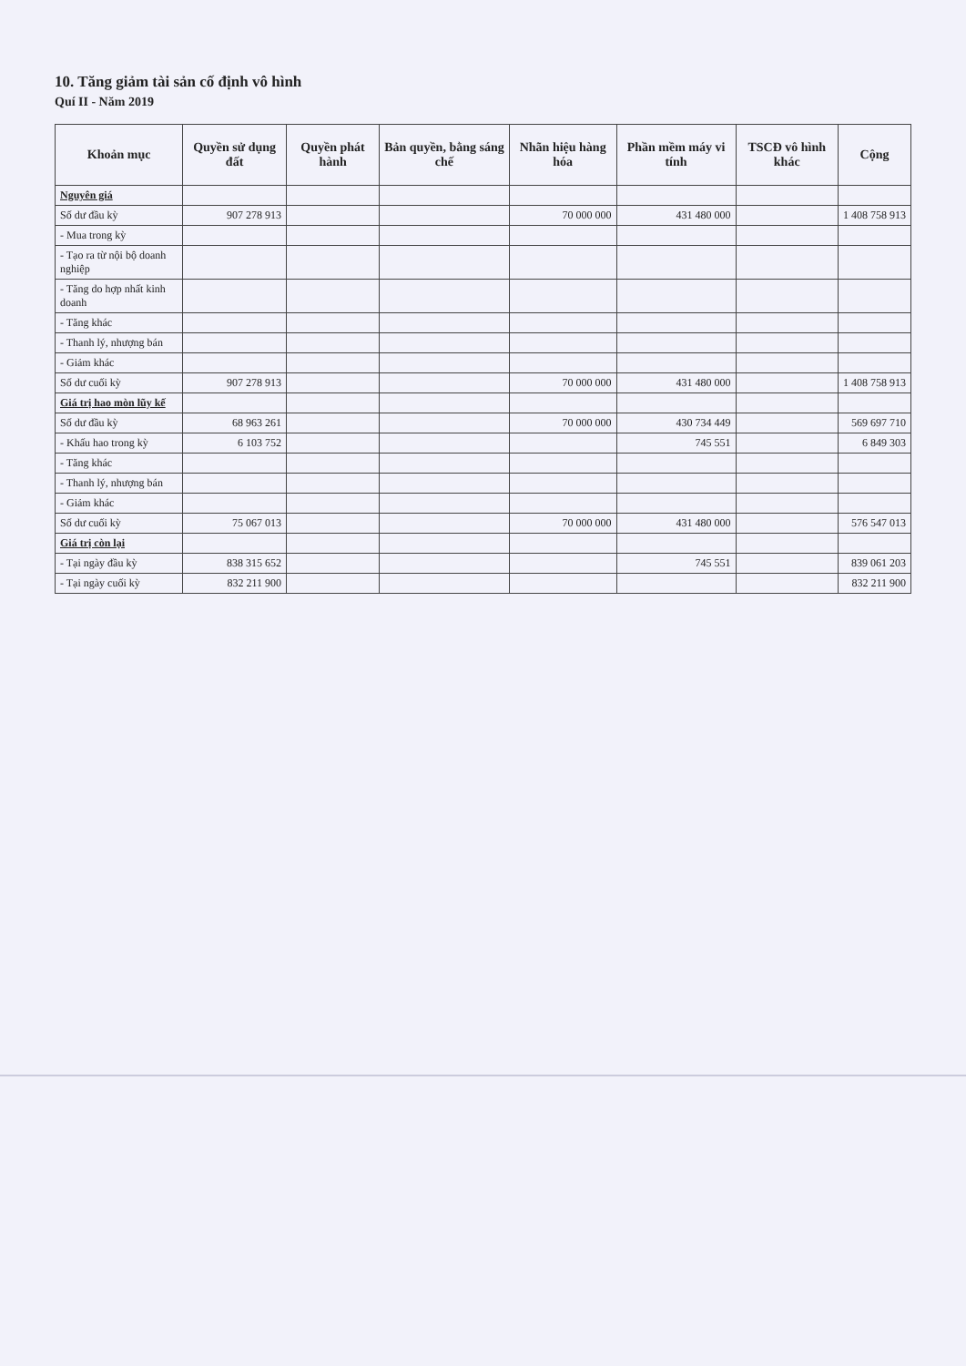10. Tăng giảm tài sản cố định vô hình
Quí II - Năm 2019
| Khoản mục | Quyền sử dụng đất | Quyền phát hành | Bản quyền, bằng sáng chế | Nhãn hiệu hàng hóa | Phần mềm máy vi tính | TSCĐ vô hình khác | Cộng |
| --- | --- | --- | --- | --- | --- | --- | --- |
| Nguyên giá | | | | | | | |
| Số dư đầu kỳ | 907 278 913 | | | 70 000 000 | 431 480 000 | | 1 408 758 913 |
| - Mua trong kỳ | | | | | | | |
| - Tạo ra từ nội bộ doanh nghiệp | | | | | | | |
| - Tăng do hợp nhất kinh doanh | | | | | | | |
| - Tăng khác | | | | | | | |
| - Thanh lý, nhượng bán | | | | | | | |
| - Giảm khác | | | | | | | |
| Số dư cuối kỳ | 907 278 913 | | | 70 000 000 | 431 480 000 | | 1 408 758 913 |
| Giá trị hao mòn lũy kế | | | | | | | |
| Số dư đầu kỳ | 68 963 261 | | | 70 000 000 | 430 734 449 | | 569 697 710 |
| - Khấu hao trong kỳ | 6 103 752 | | | | 745 551 | | 6 849 303 |
| - Tăng khác | | | | | | | |
| - Thanh lý, nhượng bán | | | | | | | |
| - Giảm khác | | | | | | | |
| Số dư cuối kỳ | 75 067 013 | | | 70 000 000 | 431 480 000 | | 576 547 013 |
| Giá trị còn lại | | | | | | | |
| - Tại ngày đầu kỳ | 838 315 652 | | | | 745 551 | | 839 061 203 |
| - Tại ngày cuối kỳ | 832 211 900 | | | | | | 832 211 900 |